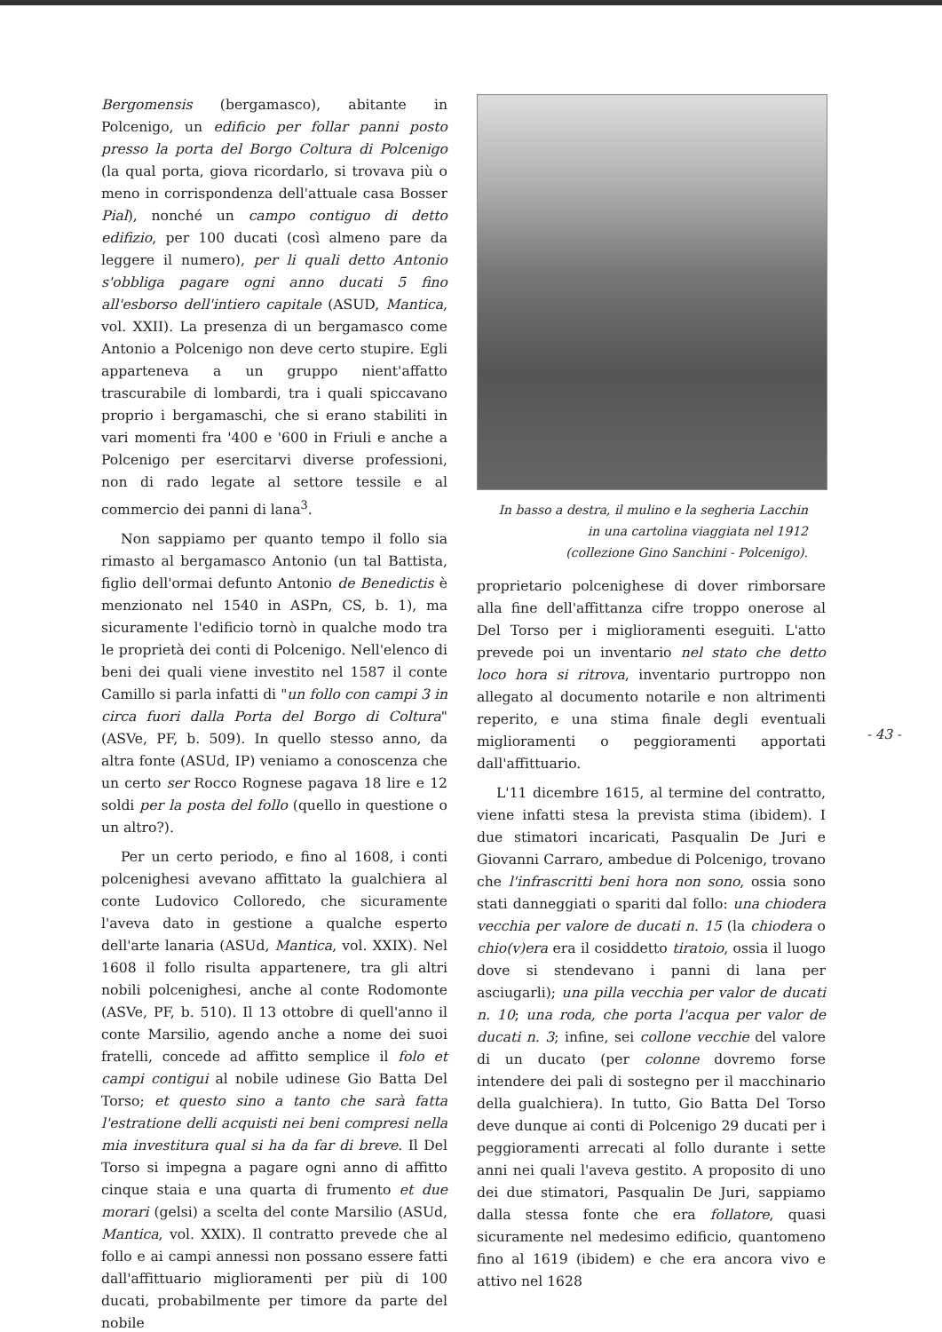Bergomensis (bergamasco), abitante in Polcenigo, un edificio per follar panni posto presso la porta del Borgo Coltura di Polcenigo (la qual porta, giova ricordarlo, si trovava più o meno in corrispondenza dell'attuale casa Bosser Pial), nonché un campo contiguo di detto edifizio, per 100 ducati (così almeno pare da leggere il numero), per li quali detto Antonio s'obbliga pagare ogni anno ducati 5 fino all'esborso dell'intiero capitale (ASUD, Mantica, vol. XXII). La presenza di un bergamasco come Antonio a Polcenigo non deve certo stupire. Egli apparteneva a un gruppo nient'affatto trascurabile di lombardi, tra i quali spiccavano proprio i bergamaschi, che si erano stabiliti in vari momenti fra '400 e '600 in Friuli e anche a Polcenigo per esercitarvi diverse professioni, non di rado legate al settore tessile e al commercio dei panni di lana<sup>3</sup>.
Non sappiamo per quanto tempo il follo sia rimasto al bergamasco Antonio (un tal Battista, figlio dell'ormai defunto Antonio de Benedictis è menzionato nel 1540 in ASPn, CS, b. 1), ma sicuramente l'edificio tornò in qualche modo tra le proprietà dei conti di Polcenigo. Nell'elenco di beni dei quali viene investito nel 1587 il conte Camillo si parla infatti di "un follo con campi 3 in circa fuori dalla Porta del Borgo di Coltura" (ASVe, PF, b. 509). In quello stesso anno, da altra fonte (ASUd, IP) veniamo a conoscenza che un certo ser Rocco Rognese pagava 18 lire e 12 soldi per la posta del follo (quello in questione o un altro?).
Per un certo periodo, e fino al 1608, i conti polcenighesi avevano affittato la gualchiera al conte Ludovico Colloredo, che sicuramente l'aveva dato in gestione a qualche esperto dell'arte lanaria (ASUd, Mantica, vol. XXIX). Nel 1608 il follo risulta appartenere, tra gli altri nobili polcenighesi, anche al conte Rodomonte (ASVe, PF, b. 510). Il 13 ottobre di quell'anno il conte Marsilio, agendo anche a nome dei suoi fratelli, concede ad affitto semplice il folo et campi contigui al nobile udinese Gio Batta Del Torso; et questo sino a tanto che sarà fatta l'estratione delli acquisti nei beni compresi nella mia investitura qual si ha da far di breve. Il Del Torso si impegna a pagare ogni anno di affitto cinque staia e una quarta di frumento et due morari (gelsi) a scelta del conte Marsilio (ASUd, Mantica, vol. XXIX). Il contratto prevede che al follo e ai campi annessi non possano essere fatti dall'affittuario miglioramenti per più di 100 ducati, probabilmente per timore da parte del nobile
In basso a destra, il mulino e la segheria Lacchin
in una cartolina viaggiata nel 1912
(collezione Gino Sanchini - Polcenigo).
proprietario polcenighese di dover rimborsare alla fine dell'affittanza cifre troppo onerose al Del Torso per i miglioramenti eseguiti. L'atto prevede poi un inventario nel stato che detto loco hora si ritrova, inventario purtroppo non allegato al documento notarile e non altrimenti reperito, e una stima finale degli eventuali miglioramenti o peggioramenti apportati dall'affittuario.
L'11 dicembre 1615, al termine del contratto, viene infatti stesa la prevista stima (ibidem). I due stimatori incaricati, Pasqualin De Juri e Giovanni Carraro, ambedue di Polcenigo, trovano che l'infrascritti beni hora non sono, ossia sono stati danneggiati o spariti dal follo: una chiodera vecchia per valore de ducati n. 15 (la chiodera o chio(v)era era il cosiddetto tiratoio, ossia il luogo dove si stendevano i panni di lana per asciugarli); una pilla vecchia per valor de ducati n. 10; una roda, che porta l'acqua per valor de ducati n. 3; infine, sei collone vecchie del valore di un ducato (per colonne dovremo forse intendere dei pali di sostegno per il macchinario della gualchiera). In tutto, Gio Batta Del Torso deve dunque ai conti di Polcenigo 29 ducati per i peggioramenti arrecati al follo durante i sette anni nei quali l'aveva gestito. A proposito di uno dei due stimatori, Pasqualin De Juri, sappiamo dalla stessa fonte che era follatore, quasi sicuramente nel medesimo edificio, quantomeno fino al 1619 (ibidem) e che era ancora vivo e attivo nel 1628
- 43 -